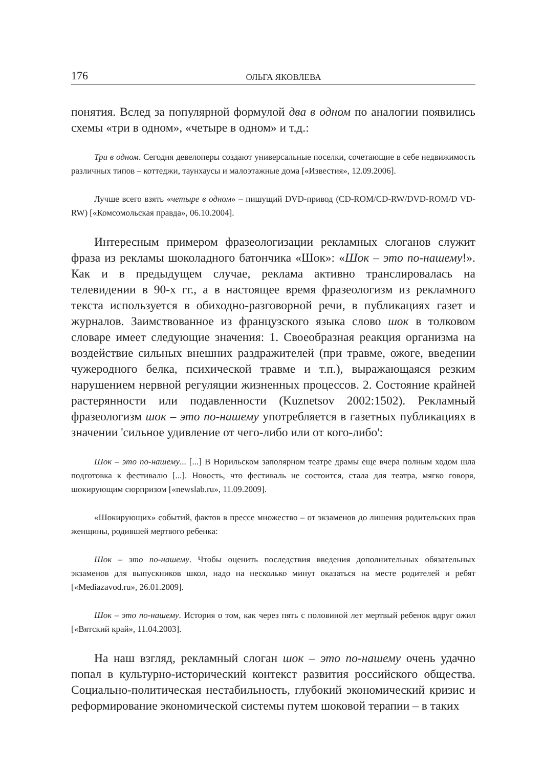176 ОЛЬГА ЯКОВЛЕВА
понятия. Вслед за популярной формулой два в одном по аналогии появились схемы «три в одном», «четыре в одном» и т.д.:
Три в одном. Сегодня девелоперы создают универсальные поселки, сочетающие в себе недвижимость различных типов – коттеджи, таунхаусы и малоэтажные дома [«Известия», 12.09.2006].
Лучше всего взять «четыре в одном» – пишущий DVD-привод (CD-ROM/CD-RW/DVD-ROM/D VD-RW) [«Комсомольская правда», 06.10.2004].
Интересным примером фразеологизации рекламных слоганов служит фраза из рекламы шоколадного батончика «Шок»: «Шок – это по-нашему!». Как и в предыдущем случае, реклама активно транслировалась на телевидении в 90-х гг., а в настоящее время фразеологизм из рекламного текста используется в обиходно-разговорной речи, в публикациях газет и журналов. Заимствованное из французского языка слово шок в толковом словаре имеет следующие значения: 1. Своеобразная реакция организма на воздействие сильных внешних раздражителей (при травме, ожоге, введении чужеродного белка, психической травме и т.п.), выражающаяся резким нарушением нервной регуляции жизненных процессов. 2. Состояние крайней растерянности или подавленности (Kuznetsov 2002:1502). Рекламный фразеологизм шок – это по-нашему употребляется в газетных публикациях в значении 'сильное удивление от чего-либо или от кого-либо':
Шок – это по-нашему... [...] В Норильском заполярном театре драмы еще вчера полным ходом шла подготовка к фестивалю [...]. Новость, что фестиваль не состоится, стала для театра, мягко говоря, шокирующим сюрпризом [«newslab.ru», 11.09.2009].
«Шокирующих» событий, фактов в прессе множество – от экзаменов до лишения родительских прав женщины, родившей мертвого ребенка:
Шок – это по-нашему. Чтобы оценить последствия введения дополнительных обязательных экзаменов для выпускников школ, надо на несколько минут оказаться на месте родителей и ребят [«Mediazavod.ru», 26.01.2009].
Шок – это по-нашему. История о том, как через пять с половиной лет мертвый ребенок вдруг ожил [«Вятский край», 11.04.2003].
На наш взгляд, рекламный слоган шок – это по-нашему очень удачно попал в культурно-исторический контекст развития российского общества. Социально-политическая нестабильность, глубокий экономический кризис и реформирование экономической системы путем шоковой терапии – в таких